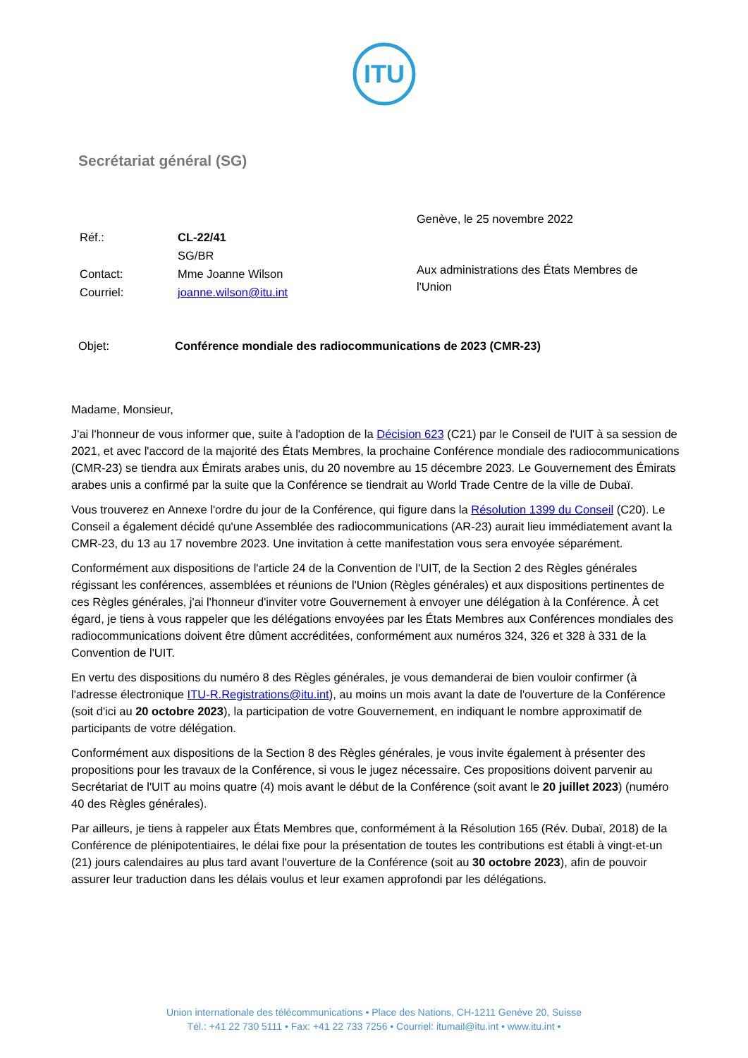ITU
Secrétariat général (SG)
Genève, le 25 novembre 2022
| Réf.: | CL-22/41 |
| | SG/BR |
| Contact: | Mme Joanne Wilson |
| Courriel: | joanne.wilson@itu.int |
Aux administrations des États Membres de l'Union
Objet: Conférence mondiale des radiocommunications de 2023 (CMR-23)
Madame, Monsieur,
J'ai l'honneur de vous informer que, suite à l'adoption de la Décision 623 (C21) par le Conseil de l'UIT à sa session de 2021, et avec l'accord de la majorité des États Membres, la prochaine Conférence mondiale des radiocommunications (CMR-23) se tiendra aux Émirats arabes unis, du 20 novembre au 15 décembre 2023. Le Gouvernement des Émirats arabes unis a confirmé par la suite que la Conférence se tiendrait au World Trade Centre de la ville de Dubaï.
Vous trouverez en Annexe l'ordre du jour de la Conférence, qui figure dans la Résolution 1399 du Conseil (C20). Le Conseil a également décidé qu'une Assemblée des radiocommunications (AR-23) aurait lieu immédiatement avant la CMR-23, du 13 au 17 novembre 2023. Une invitation à cette manifestation vous sera envoyée séparément.
Conformément aux dispositions de l'article 24 de la Convention de l'UIT, de la Section 2 des Règles générales régissant les conférences, assemblées et réunions de l'Union (Règles générales) et aux dispositions pertinentes de ces Règles générales, j'ai l'honneur d'inviter votre Gouvernement à envoyer une délégation à la Conférence. À cet égard, je tiens à vous rappeler que les délégations envoyées par les États Membres aux Conférences mondiales des radiocommunications doivent être dûment accréditées, conformément aux numéros 324, 326 et 328 à 331 de la Convention de l'UIT.
En vertu des dispositions du numéro 8 des Règles générales, je vous demanderai de bien vouloir confirmer (à l'adresse électronique ITU-R.Registrations@itu.int), au moins un mois avant la date de l'ouverture de la Conférence (soit d'ici au 20 octobre 2023), la participation de votre Gouvernement, en indiquant le nombre approximatif de participants de votre délégation.
Conformément aux dispositions de la Section 8 des Règles générales, je vous invite également à présenter des propositions pour les travaux de la Conférence, si vous le jugez nécessaire. Ces propositions doivent parvenir au Secrétariat de l'UIT au moins quatre (4) mois avant le début de la Conférence (soit avant le 20 juillet 2023) (numéro 40 des Règles générales).
Par ailleurs, je tiens à rappeler aux États Membres que, conformément à la Résolution 165 (Rév. Dubaï, 2018) de la Conférence de plénipotentiaires, le délai fixe pour la présentation de toutes les contributions est établi à vingt-et-un (21) jours calendaires au plus tard avant l'ouverture de la Conférence (soit au 30 octobre 2023), afin de pouvoir assurer leur traduction dans les délais voulus et leur examen approfondi par les délégations.
Union internationale des télécommunications • Place des Nations, CH-1211 Genève 20, Suisse
Tél.: +41 22 730 5111 • Fax: +41 22 733 7256 • Courriel: itumail@itu.int • www.itu.int •